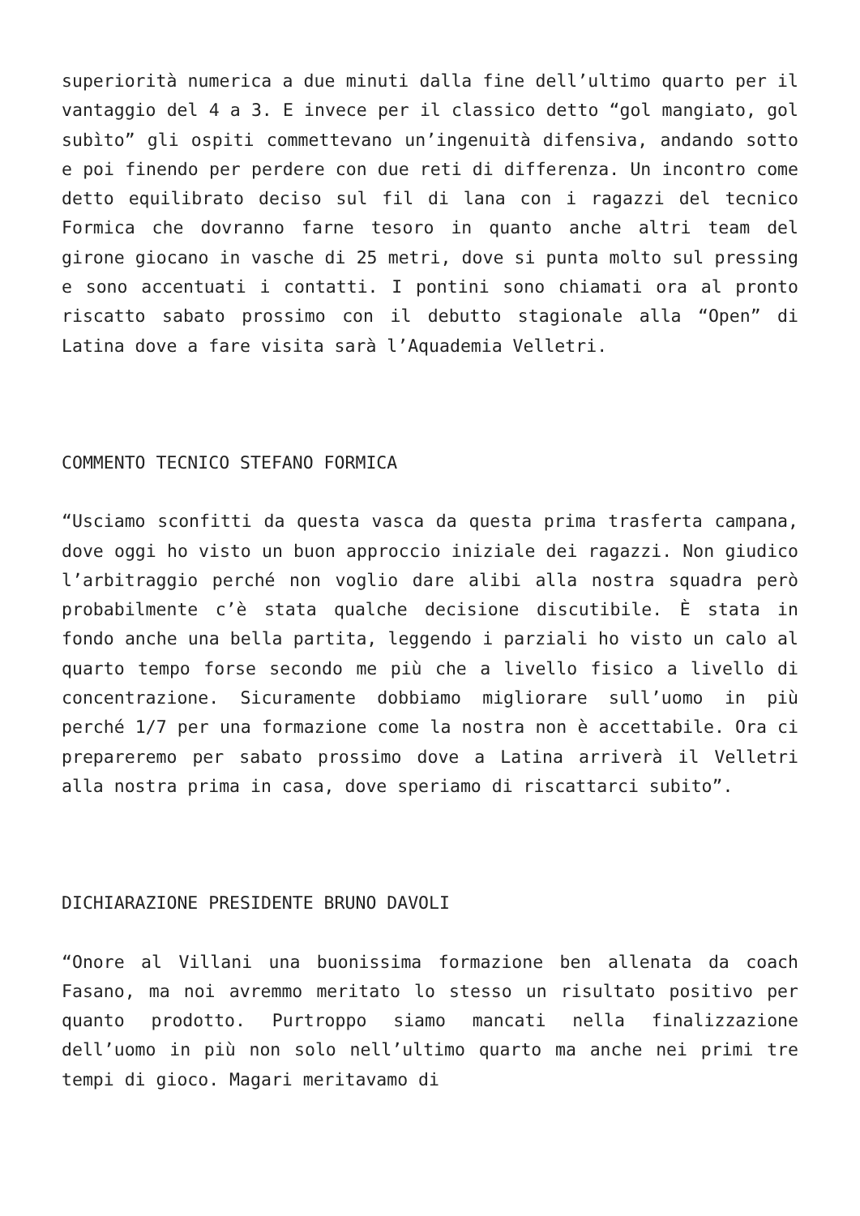superiorità numerica a due minuti dalla fine dell’ultimo quarto per il vantaggio del 4 a 3. E invece per il classico detto “gol mangiato, gol subìto” gli ospiti commettevano un’ingenuità difensiva, andando sotto e poi finendo per perdere con due reti di differenza. Un incontro come detto equilibrato deciso sul fil di lana con i ragazzi del tecnico Formica che dovranno farne tesoro in quanto anche altri team del girone giocano in vasche di 25 metri, dove si punta molto sul pressing e sono accentuati i contatti. I pontini sono chiamati ora al pronto riscatto sabato prossimo con il debutto stagionale alla “Open” di Latina dove a fare visita sarà l’Aquademia Velletri.
COMMENTO TECNICO STEFANO FORMICA
“Usciamo sconfitti da questa vasca da questa prima trasferta campana, dove oggi ho visto un buon approccio iniziale dei ragazzi. Non giudico l’arbitraggio perché non voglio dare alibi alla nostra squadra però probabilmente c’è stata qualche decisione discutibile. È stata in fondo anche una bella partita, leggendo i parziali ho visto un calo al quarto tempo forse secondo me più che a livello fisico a livello di concentrazione. Sicuramente dobbiamo migliorare sull’uomo in più perché 1/7 per una formazione come la nostra non è accettabile. Ora ci prepareremo per sabato prossimo dove a Latina arriverà il Velletri alla nostra prima in casa, dove speriamo di riscattarci subito”.
DICHIARAZIONE PRESIDENTE BRUNO DAVOLI
“Onore al Villani una buonissima formazione ben allenata da coach Fasano, ma noi avremmo meritato lo stesso un risultato positivo per quanto prodotto. Purtroppo siamo mancati nella finalizzazione dell’uomo in più non solo nell’ultimo quarto ma anche nei primi tre tempi di gioco. Magari meritavamo di